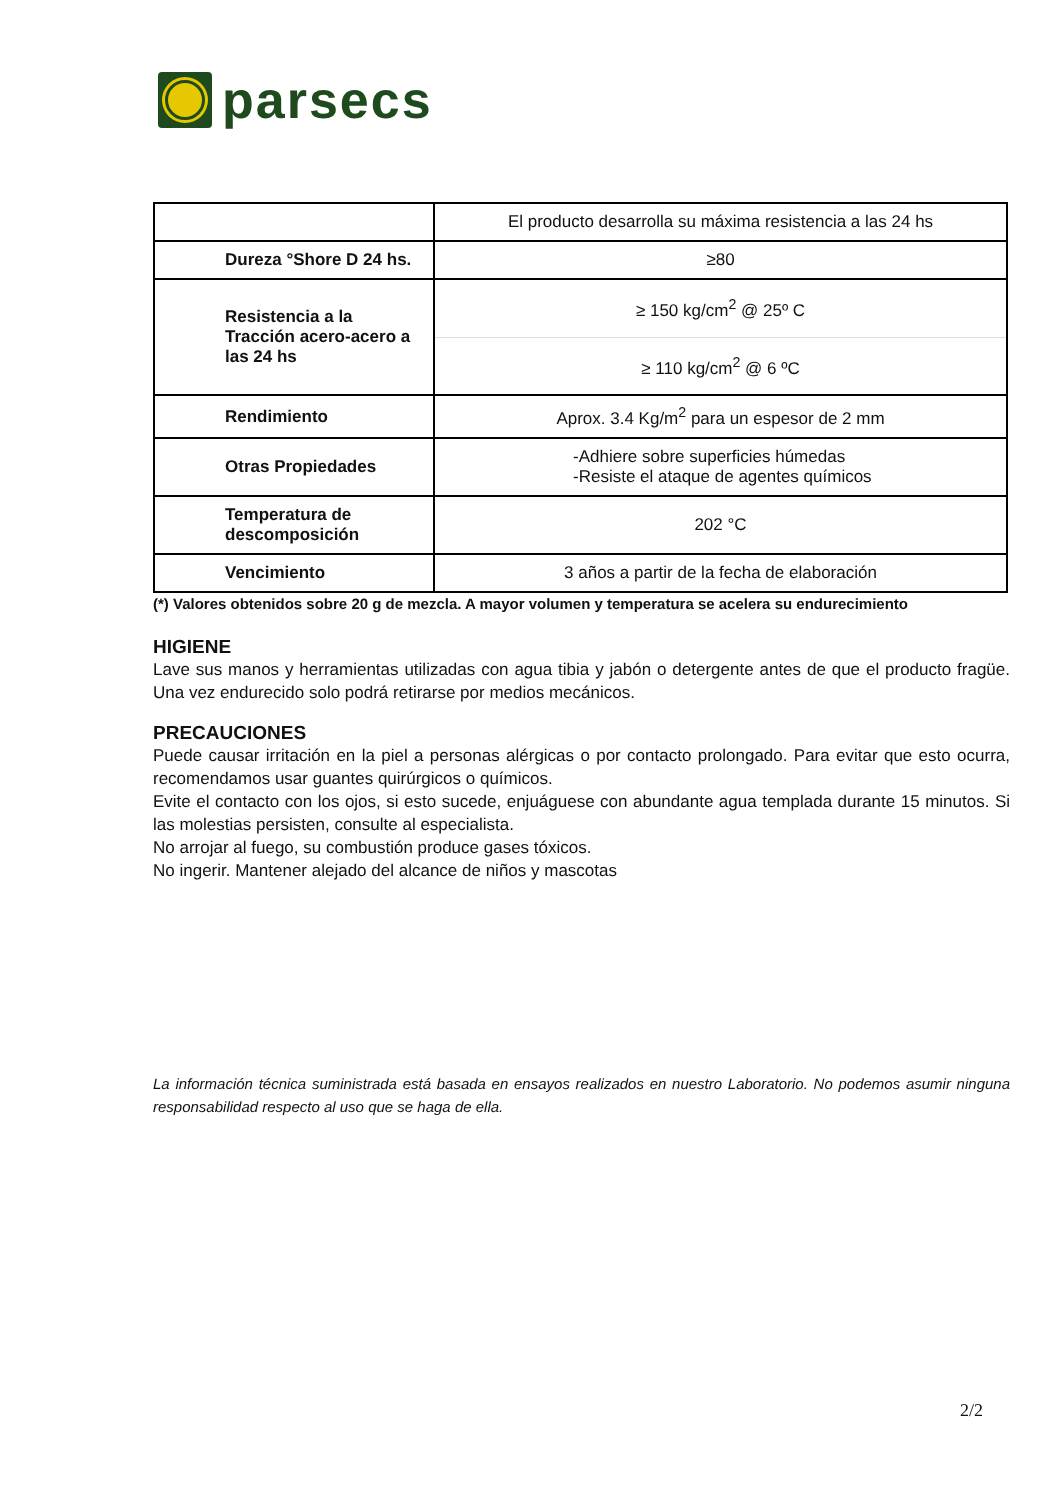parsecs
| | El producto desarrolla su máxima resistencia a las 24 hs |
| Dureza °Shore D 24 hs. | ≥80 |
| Resistencia a la Tracción acero-acero a las 24 hs | ≥ 150 kg/cm<sup>2</sup> @ 25º C |
| | ≥ 110 kg/cm<sup>2</sup> @ 6 ºC |
| Rendimiento | Aprox. 3.4 Kg/m<sup>2</sup> para un espesor de 2 mm |
| Otras Propiedades | -Adhiere sobre superficies húmedas -Resiste el ataque de agentes químicos |
| Temperatura de descomposición | 202 °C |
| Vencimiento | 3 años a partir de la fecha de elaboración |
(*) Valores obtenidos sobre 20 g de mezcla. A mayor volumen y temperatura se acelera su endurecimiento
HIGIENE
Lave sus manos y herramientas utilizadas con agua tibia y jabón o detergente antes de que el producto fragüe. Una vez endurecido solo podrá retirarse por medios mecánicos.
PRECAUCIONES
Puede causar irritación en la piel a personas alérgicas o por contacto prolongado. Para evitar que esto ocurra, recomendamos usar guantes quirúrgicos o químicos.
Evite el contacto con los ojos, si esto sucede, enjuáguese con abundante agua templada durante 15 minutos. Si las molestias persisten, consulte al especialista.
No arrojar al fuego, su combustión produce gases tóxicos.
No ingerir. Mantener alejado del alcance de niños y mascotas
La información técnica suministrada está basada en ensayos realizados en nuestro Laboratorio. No podemos asumir ninguna responsabilidad respecto al uso que se haga de ella.
2/2